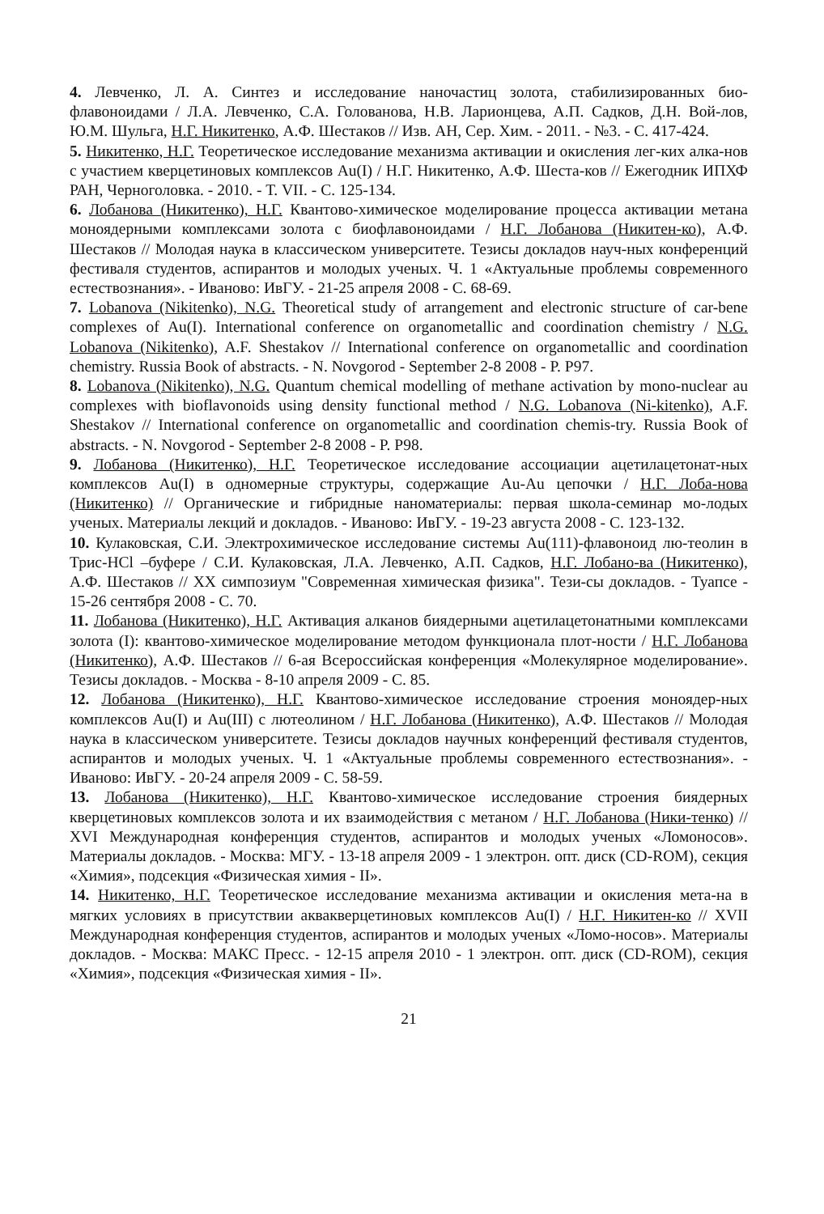4. Левченко, Л. А. Синтез и исследование наночастиц золота, стабилизированных био-флавоноидами / Л.А. Левченко, С.А. Голованова, Н.В. Ларионцева, А.П. Садков, Д.Н. Вой-лов, Ю.М. Шульга, Н.Г. Никитенко, А.Ф. Шестаков // Изв. АН, Сер. Хим. - 2011. - №3. - С. 417-424.
5. Никитенко, Н.Г. Теоретическое исследование механизма активации и окисления лег-ких алка-нов с участием кверцетиновых комплексов Au(I) / Н.Г. Никитенко, А.Ф. Шеста-ков // Ежегодник ИПХФ РАН, Черноголовка. - 2010. - Т. VII. - С. 125-134.
6. Лобанова (Никитенко), Н.Г. Квантово-химическое моделирование процесса активации метана моноядерными комплексами золота с биофлавоноидами / Н.Г. Лобанова (Никитен-ко), А.Ф. Шестаков // Молодая наука в классическом университете. Тезисы докладов науч-ных конференций фестиваля студентов, аспирантов и молодых ученых. Ч. 1 «Актуальные проблемы современного естествознания». - Иваново: ИвГУ. - 21-25 апреля 2008 - С. 68-69.
7. Lobanova (Nikitenko), N.G. Theoretical study of arrangement and electronic structure of car-bene complexes of Au(I). International conference on organometallic and coordination chemistry / N.G. Lobanova (Nikitenko), A.F. Shestakov // International conference on organometallic and coordination chemistry. Russia Book of abstracts. - N. Novgorod - September 2-8 2008 - P. P97.
8. Lobanova (Nikitenko), N.G. Quantum chemical modelling of methane activation by mono-nuclear au complexes with bioflavonoids using density functional method / N.G. Lobanova (Ni-kitenko), A.F. Shestakov // International conference on organometallic and coordination chemis-try. Russia Book of abstracts. - N. Novgorod - September 2-8 2008 - P. P98.
9. Лобанова (Никитенко), Н.Г. Теоретическое исследование ассоциации ацетилацетонат-ных комплексов Au(I) в одномерные структуры, содержащие Au-Au цепочки / Н.Г. Лоба-нова (Никитенко) // Органические и гибридные наноматериалы: первая школа-семинар мо-лодых ученых. Материалы лекций и докладов. - Иваново: ИвГУ. - 19-23 августа 2008 - С. 123-132.
10. Кулаковская, С.И. Электрохимическое исследование системы Au(111)-флавоноид лю-теолин в Трис-HCl –буфере / С.И. Кулаковская, Л.А. Левченко, А.П. Садков, Н.Г. Лобано-ва (Никитенко), А.Ф. Шестаков // XX симпозиум "Современная химическая физика". Тези-сы докладов. - Туапсе - 15-26 сентября 2008 - С. 70.
11. Лобанова (Никитенко), Н.Г. Активация алканов биядерными ацетилацетонатными комплексами золота (I): квантово-химическое моделирование методом функционала плот-ности / Н.Г. Лобанова (Никитенко), А.Ф. Шестаков // 6-ая Всероссийская конференция «Молекулярное моделирование». Тезисы докладов. - Москва - 8-10 апреля 2009 - С. 85.
12. Лобанова (Никитенко), Н.Г. Квантово-химическое исследование строения моноядер-ных комплексов Au(I) и Au(III) с лютеолином / Н.Г. Лобанова (Никитенко), А.Ф. Шестаков // Молодая наука в классическом университете. Тезисы докладов научных конференций фестиваля студентов, аспирантов и молодых ученых. Ч. 1 «Актуальные проблемы современного естествознания». - Иваново: ИвГУ. - 20-24 апреля 2009 - С. 58-59.
13. Лобанова (Никитенко), Н.Г. Квантово-химическое исследование строения биядерных кверцетиновых комплексов золота и их взаимодействия с метаном / Н.Г. Лобанова (Ники-тенко) // XVI Международная конференция студентов, аспирантов и молодых ученых «Ломоносов». Материалы докладов. - Москва: МГУ. - 13-18 апреля 2009 - 1 электрон. опт. диск (CD-ROM), секция «Химия», подсекция «Физическая химия - II».
14. Никитенко, Н.Г. Теоретическое исследование механизма активации и окисления мета-на в мягких условиях в присутствии аквакверцетиновых комплексов Au(I) / Н.Г. Никитен-ко // XVII Международная конференция студентов, аспирантов и молодых ученых «Ломо-носов». Материалы докладов. - Москва: МАКС Пресс. - 12-15 апреля 2010 - 1 электрон. опт. диск (CD-ROM), секция «Химия», подсекция «Физическая химия - II».
21